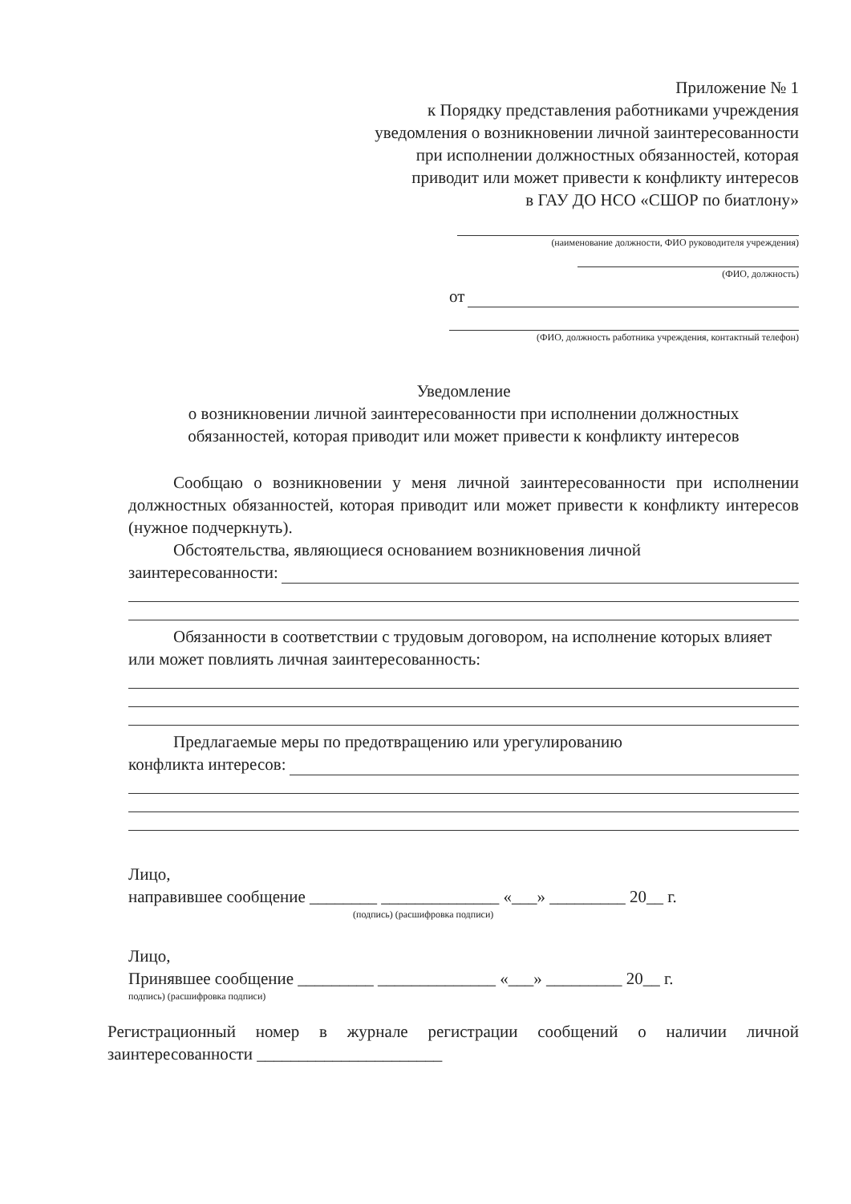Приложение № 1
к Порядку представления работниками учреждения
уведомления о возникновении личной заинтересованности
при исполнении должностных обязанностей, которая
приводит или может привести к конфликту интересов
в ГАУ ДО НСО «СШОР по биатлону»
(наименование должности, ФИО руководителя учреждения)
(ФИО, должность)
от
(ФИО, должность работника учреждения, контактный телефон)
Уведомление
о возникновении личной заинтересованности при исполнении должностных
обязанностей, которая приводит или может привести к конфликту интересов
Сообщаю о возникновении у меня личной заинтересованности при исполнении должностных обязанностей, которая приводит или может привести к конфликту интересов (нужное подчеркнуть).
Обстоятельства, являющиеся основанием возникновения личной
заинтересованности:
Обязанности в соответствии с трудовым договором, на исполнение которых влияет или может повлиять личная заинтересованность:
Предлагаемые меры по предотвращению или урегулированию
конфликта интересов:
Лицо,
направившее сообщение ________ ______________ «___» _________ 20__ г.
(подпись) (расшифровка подписи)
Лицо,
Принявшее сообщение _________ ______________ «___» _________ 20__ г.
подпись) (расшифровка подписи)
Регистрационный номер в журнале регистрации сообщений о наличии личной заинтересованности ______________________